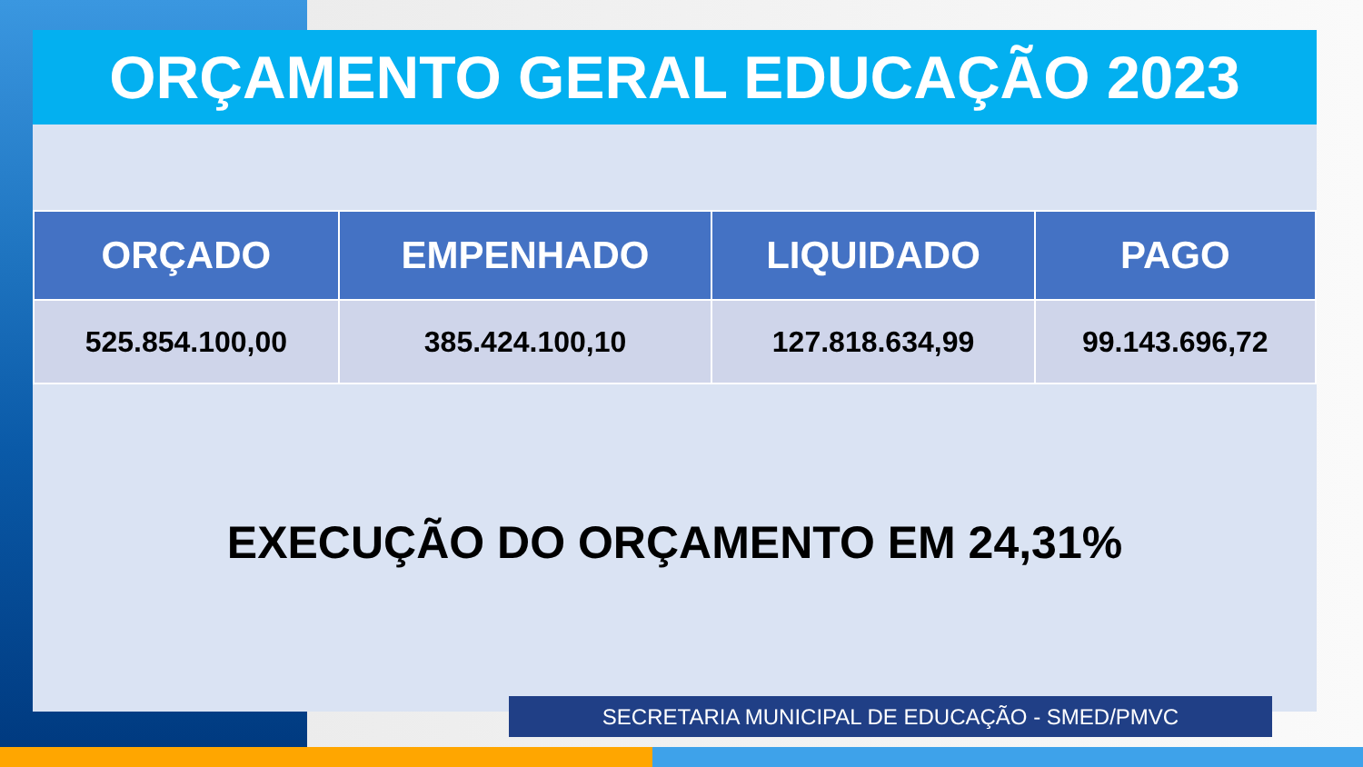ORÇAMENTO GERAL EDUCAÇÃO 2023
| ORÇADO | EMPENHADO | LIQUIDADO | PAGO |
| --- | --- | --- | --- |
| 525.854.100,00 | 385.424.100,10 | 127.818.634,99 | 99.143.696,72 |
EXECUÇÃO DO ORÇAMENTO EM 24,31%
SECRETARIA MUNICIPAL DE EDUCAÇÃO - SMED/PMVC